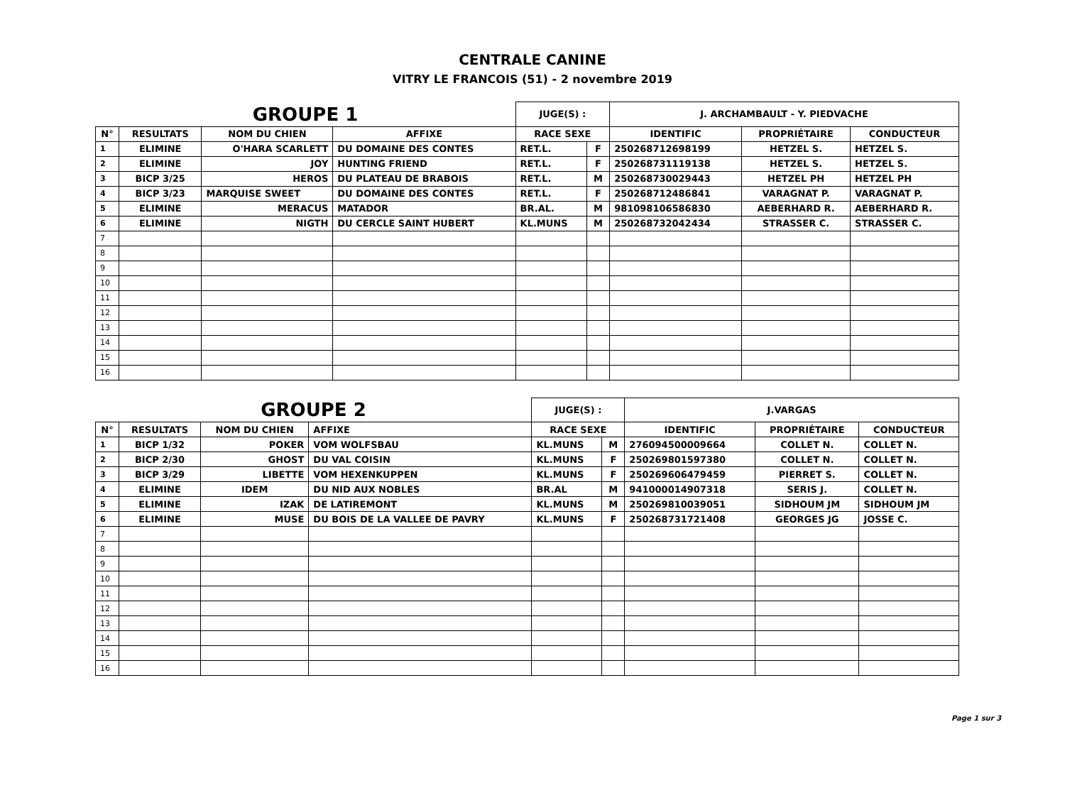CENTRALE CANINE
VITRY LE FRANCOIS (51) - 2 novembre 2019
| GROUPE 1 | | | | JUGE(S) : | | J. ARCHAMBAULT - Y. PIEDVACHE | | |
| --- | --- | --- | --- | --- | --- | --- | --- | --- |
| N° | RESULTATS | NOM DU CHIEN | AFFIXE | RACE SEXE | | IDENTIFIC | PROPRIÉTAIRE | CONDUCTEUR |
| 1 | ELIMINE | O'HARA SCARLETT | DU DOMAINE DES CONTES | RET.L. | F | 250268712698199 | HETZEL S. | HETZEL S. |
| 2 | ELIMINE | JOY | HUNTING FRIEND | RET.L. | F | 250268731119138 | HETZEL S. | HETZEL S. |
| 3 | BICP 3/25 | HEROS | DU PLATEAU DE BRABOIS | RET.L. | M | 250268730029443 | HETZEL PH | HETZEL PH |
| 4 | BICP 3/23 | MARQUISE SWEET | DU DOMAINE DES CONTES | RET.L. | F | 250268712486841 | VARAGNAT P. | VARAGNAT P. |
| 5 | ELIMINE | MERACUS | MATADOR | BR.AL. | M | 981098106586830 | AEBERHARD R. | AEBERHARD R. |
| 6 | ELIMINE | NIGTH | DU CERCLE SAINT HUBERT | KL.MUNS | M | 250268732042434 | STRASSER C. | STRASSER C. |
| 7 | | | | | | | | |
| 8 | | | | | | | | |
| 9 | | | | | | | | |
| 10 | | | | | | | | |
| 11 | | | | | | | | |
| 12 | | | | | | | | |
| 13 | | | | | | | | |
| 14 | | | | | | | | |
| 15 | | | | | | | | |
| 16 | | | | | | | | |
| GROUPE 2 | | | | JUGE(S) : | | J.VARGAS | | |
| --- | --- | --- | --- | --- | --- | --- | --- | --- |
| N° | RESULTATS | NOM DU CHIEN | AFFIXE | RACE SEXE | | IDENTIFIC | PROPRIÉTAIRE | CONDUCTEUR |
| 1 | BICP 1/32 | POKER | VOM WOLFSBAU | KL.MUNS | M | 276094500009664 | COLLET N. | COLLET N. |
| 2 | BICP 2/30 | GHOST | DU VAL COISIN | KL.MUNS | F | 250269801597380 | COLLET N. | COLLET N. |
| 3 | BICP 3/29 | LIBETTE | VOM HEXENKUPPEN | KL.MUNS | F | 250269606479459 | PIERRET S. | COLLET N. |
| 4 | ELIMINE | IDEM | DU NID AUX NOBLES | BR.AL | M | 941000014907318 | SERIS J. | COLLET N. |
| 5 | ELIMINE | IZAK | DE LATIREMONT | KL.MUNS | M | 250269810039051 | SIDHOUM JM | SIDHOUM JM |
| 6 | ELIMINE | MUSE | DU BOIS DE LA VALLEE DE PAVRY | KL.MUNS | F | 250268731721408 | GEORGES JG | JOSSE C. |
| 7 | | | | | | | | |
| 8 | | | | | | | | |
| 9 | | | | | | | | |
| 10 | | | | | | | | |
| 11 | | | | | | | | |
| 12 | | | | | | | | |
| 13 | | | | | | | | |
| 14 | | | | | | | | |
| 15 | | | | | | | | |
| 16 | | | | | | | | |
Page 1 sur 3